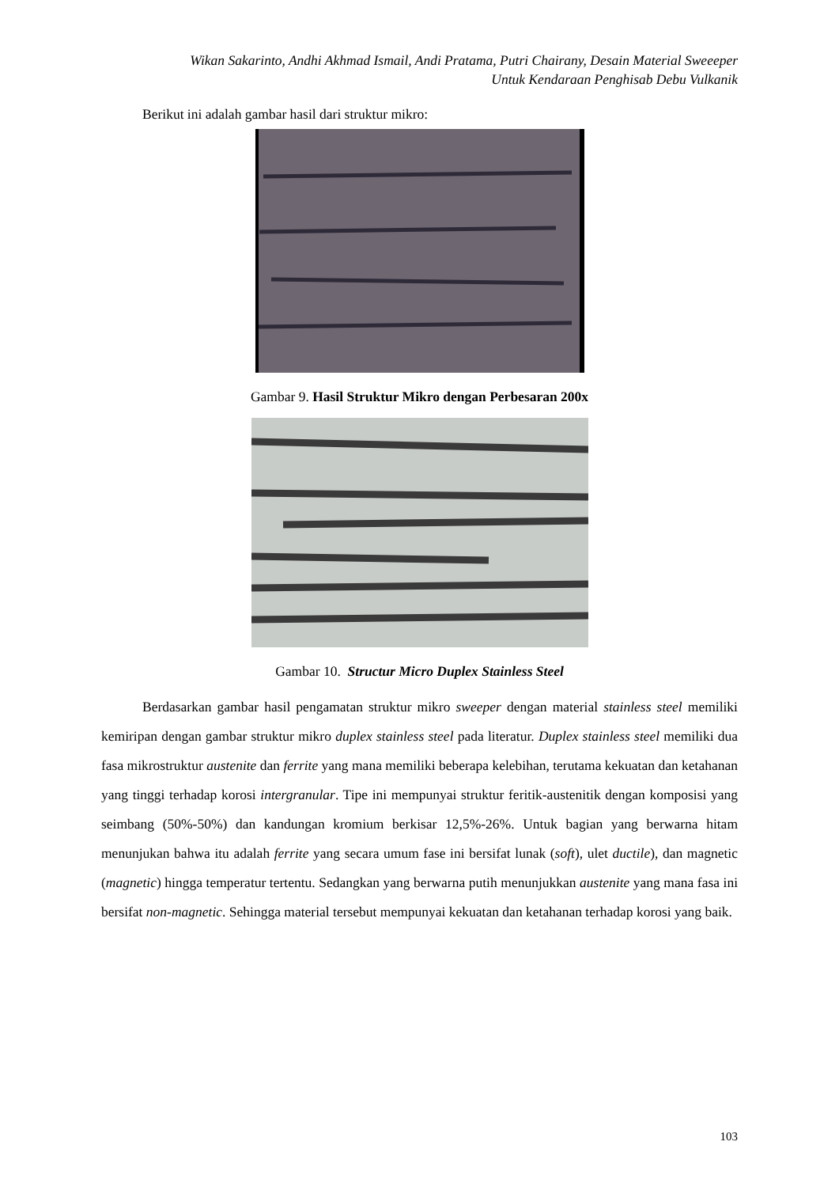Wikan Sakarinto, Andhi Akhmad Ismail, Andi Pratama, Putri Chairany, Desain Material Sweeeper
Untuk Kendaraan Penghisab Debu Vulkanik
Berikut ini adalah gambar hasil dari struktur mikro:
Gambar 9. Hasil Struktur Mikro dengan Perbesaran 200x
Gambar 10. Structur Micro Duplex Stainless Steel
Berdasarkan gambar hasil pengamatan struktur mikro sweeper dengan material stainless steel memiliki kemiripan dengan gambar struktur mikro duplex stainless steel pada literatur. Duplex stainless steel memiliki dua fasa mikrostruktur austenite dan ferrite yang mana memiliki beberapa kelebihan, terutama kekuatan dan ketahanan yang tinggi terhadap korosi intergranular. Tipe ini mempunyai struktur feritik-austenitik dengan komposisi yang seimbang (50%-50%) dan kandungan kromium berkisar 12,5%-26%. Untuk bagian yang berwarna hitam menunjukan bahwa itu adalah ferrite yang secara umum fase ini bersifat lunak (soft), ulet ductile), dan magnetic (magnetic) hingga temperatur tertentu. Sedangkan yang berwarna putih menunjukkan austenite yang mana fasa ini bersifat non-magnetic. Sehingga material tersebut mempunyai kekuatan dan ketahanan terhadap korosi yang baik.
103